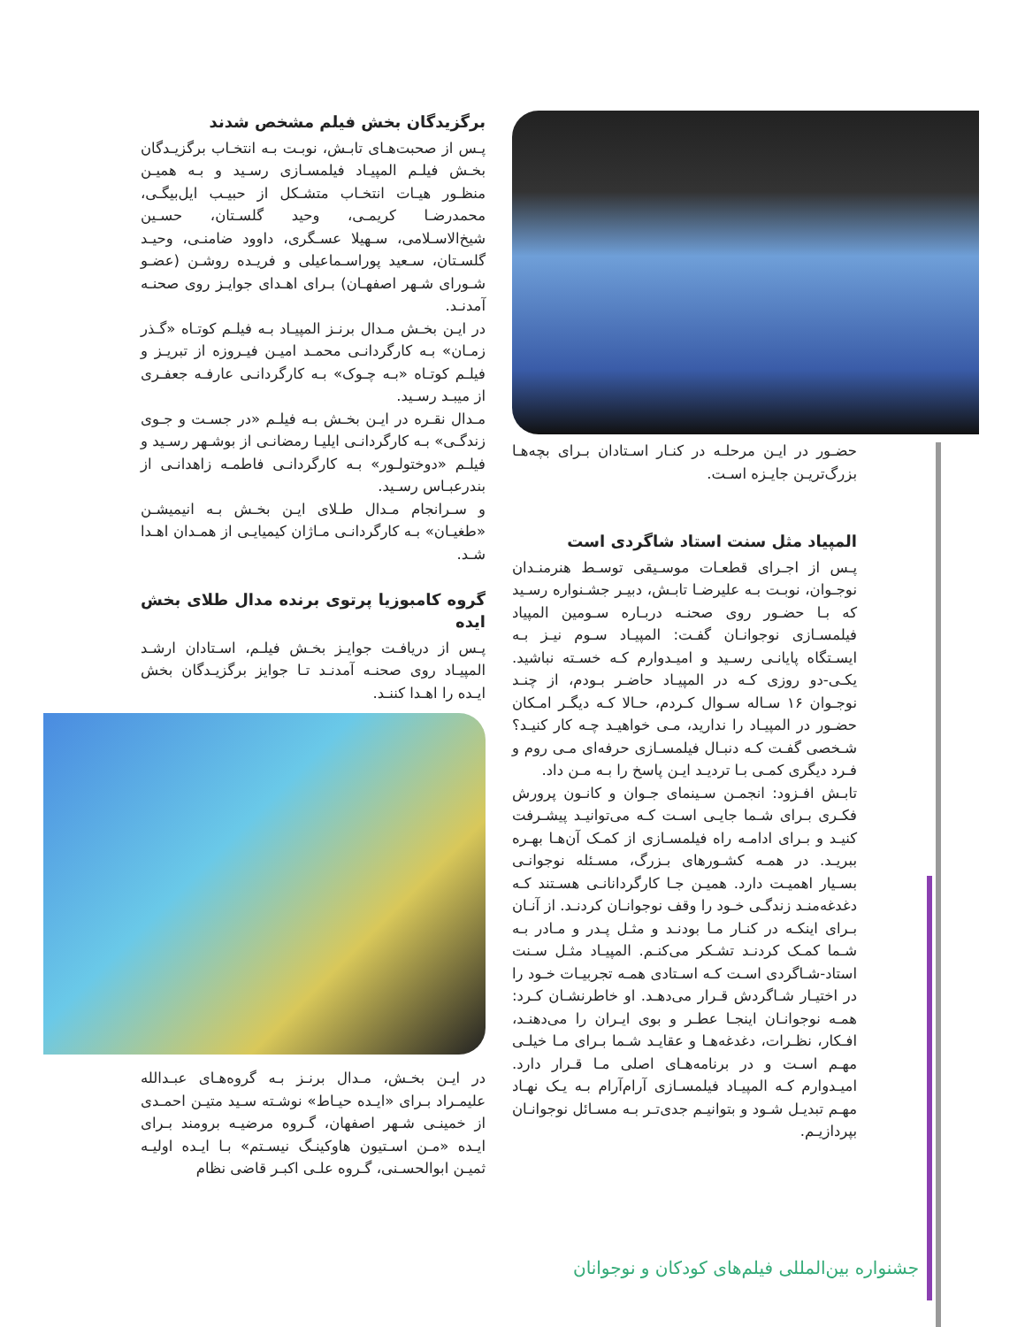حضـور در ایـن مرحلـه در کنـار اسـتادان بـرای بچه‌هـا بزرگ‌تریـن جایـزه اسـت.
المپیاد مثل سنت استاد شاگردی است
پـس از اجـرای قطعـات موسـیقی توسـط هنرمنـدان نوجـوان، نوبـت بـه علیرضـا تابـش، دبیـر جشـنواره رسـید که بـا حضـور روی صحنـه دربـاره سـومین المپیاد فیلمسـازی نوجوانـان گفـت: المپیـاد سـوم نیـز بـه ایسـتگاه پایانـی رسـید و امیـدوارم کـه خسـته نباشید. یکـی-دو روزی کـه در المپیـاد حاضـر بـودم، از چنـد نوجـوان ۱۶ سـاله سـوال کـردم، حـالا کـه دیگـر امـکان حضـور در المپیـاد را ندارید، مـی خواهیـد چـه کار کنیـد؟ شـخصی گفـت کـه دنبـال فیلمسـازی حرفه‌ای مـی روم و فـرد دیگری کمـی بـا تردیـد ایـن پاسخ را بـه مـن داد.
تابـش افـزود: انجمـن سـینمای جـوان و کانـون پرورش فکـری بـرای شـما جایـی اسـت کـه می‌توانیـد پیشـرفت کنیـد و بـرای ادامـه راه فیلمسـازی از کمـک آن‌هـا بهـره ببریـد. در همـه کشـورهای بـزرگ، مسـئله نوجوانـی بسـیار اهمیـت دارد. همیـن جـا کارگردانانـی هسـتند کـه دغدغه‌منـد زندگـی خـود را وقف نوجوانـان کردنـد. از آنـان بـرای اینکـه در کنـار مـا بودنـد و مثـل پـدر و مـادر بـه شـما کمـک کردنـد تشـکر می‌کنـم. المپیـاد مثـل سـنت استاد-شـاگردی اسـت کـه اسـتادی همـه تجربیـات خـود را در اختیـار شـاگردش قـرار می‌دهـد. او خاطرنشـان کـرد: همـه نوجوانـان اینجـا عطـر و بوی ایـران را می‌دهنـد، افـکار، نظـرات، دغدغه‌هـا و عقایـد شـما بـرای مـا خیلـی مهـم اسـت و در برنامه‌هـای اصلی مـا قـرار دارد. امیـدوارم کـه المپیـاد فیلمسـازی آرام‌آرام بـه یـک نهـاد مهـم تبدیـل شـود و بتوانیـم جدی‌تـر بـه مسـائل نوجوانـان بپردازیـم.
برگزیدگان بخش فیلم مشخص شدند
پـس از صحبت‌هـای تابـش، نوبـت بـه انتخـاب برگزیـدگان بخـش فیلـم المپیـاد فیلمسـازی رسـید و بـه همیـن منظـور هیـات انتخـاب متشـکل از حبیـب ایل‌بیگـی، محمدرضـا کریمـی، وحید گلسـتان، حسـین شیخ‌الاسـلامی، سـهیلا عسـگری، داوود ضامنـی، وحیـد گلسـتان، سـعید پوراسـماعیلی و فریـده روشـن (عضـو شـورای شـهر اصفهـان) بـرای اهـدای جوایـز روی صحنـه آمدنـد.
در ایـن بخـش مـدال برنـز المپیـاد بـه فیلـم کوتـاه «گـذر زمـان» بـه کارگردانـی محمـد امیـن فیـروزه از تبریـز و فیلـم کوتـاه «بـه چـوک» بـه کارگردانـی عارفـه جعفـری از میبـد رسـید.
مـدال نقـره در ایـن بخـش بـه فیلـم «در جسـت و جـوی زندگـی» بـه کارگردانـی ایلیـا رمضانـی از بوشـهر رسـید و فیلـم «دوختولـور» بـه کارگردانـی فاطمـه زاهدانـی از بندرعبـاس رسـید.
و سـرانجام مـدال طـلای ایـن بخـش بـه انیمیشـن «طغیـان» بـه کارگردانـی مـاژان کیمیایـی از همـدان اهـدا شـد.
گروه کامبوزیا پرتوی برنده مدال طلای بخش ایده
پـس از دریافـت جوایـز بخـش فیلـم، اسـتادان ارشـد المپیـاد روی صحنـه آمدنـد تـا جوایز برگزیـدگان بخش ایـده را اهـدا کننـد.
در ایـن بخـش، مـدال برنـز بـه گروه‌هـای عبـدالله علیمـراد بـرای «ایـده حیـاط» نوشـته سـید متیـن احمـدی از خمینـی شـهر اصفهان، گـروه مرضیـه برومند بـرای ایـده «مـن اسـتیون هاوکینـگ نیسـتم» بـا ایـده اولیـه ثمیـن ابوالحسـنی، گـروه علـی اکبـر قاضی نظام
جشنواره بین‌المللی فیلم‌های کودکان و نوجوانان